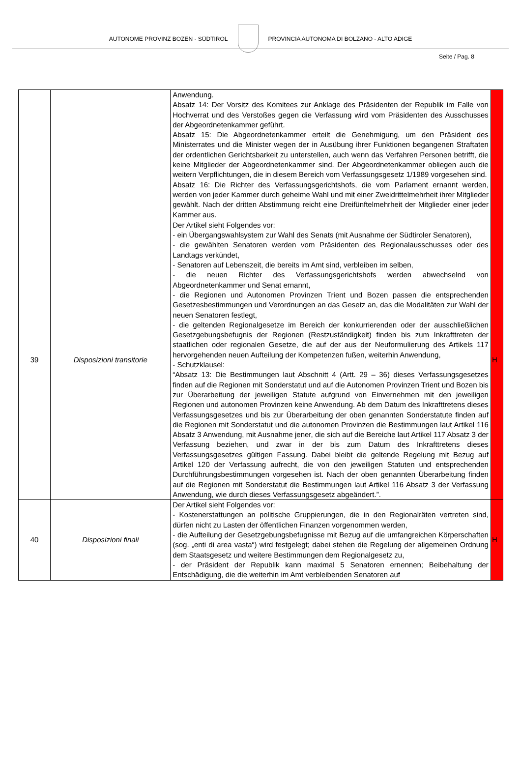AUTONOME PROVINZ BOZEN - SÜDTIROL
PROVINCIA AUTONOMA DI BOLZANO - ALTO ADIGE
Seite / Pag. 8
| | | Anwendung. Absatz 14: Der Vorsitz des Komitees zur Anklage des Präsidenten der Republik im Falle von Hochverrat und des Verstoßes gegen die Verfassung wird vom Präsidenten des Ausschusses der Abgeordnetenkammer geführt. Absatz 15: Die Abgeordnetenkammer erteilt die Genehmigung, um den Präsident des Ministerrates und die Minister wegen der in Ausübung ihrer Funktionen begangenen Straftaten der ordentlichen Gerichtsbarkeit zu unterstellen, auch wenn das Verfahren Personen betrifft, die keine Mitglieder der Abgeordnetenkammer sind. Der Abgeordnetenkammer obliegen auch die weitern Verpflichtungen, die in diesem Bereich vom Verfassungsgesetz 1/1989 vorgesehen sind. Absatz 16: Die Richter des Verfassungsgerichtshofs, die vom Parlament ernannt werden, werden von jeder Kammer durch geheime Wahl und mit einer Zweidrittelmehrheit ihrer Mitglieder gewählt. Nach der dritten Abstimmung reicht eine Dreifünftelmehrheit der Mitglieder einer jeder Kammer aus. | |
| 39 | Disposizioni transitorie | Der Artikel sieht Folgendes vor: - ein Übergangswahlsystem zur Wahl des Senats (mit Ausnahme der Südtiroler Senatoren), - die gewählten Senatoren werden vom Präsidenten des Regionalausschusses oder des Landtags verkündet, - Senatoren auf Lebenszeit, die bereits im Amt sind, verbleiben im selben, - die neuen Richter des Verfassungsgerichtshofs werden abwechselnd von Abgeordnetenkammer und Senat ernannt, - die Regionen und Autonomen Provinzen Trient und Bozen passen die entsprechenden Gesetzesbestimmungen und Verordnungen an das Gesetz an, das die Modalitäten zur Wahl der neuen Senatoren festlegt, - die geltenden Regionalgesetze im Bereich der konkurrierenden oder der ausschließlichen Gesetzgebungsbefugnis der Regionen (Restzuständigkeit) finden bis zum Inkrafttreten der staatlichen oder regionalen Gesetze, die auf der aus der Neuformulierung des Artikels 117 hervorgehenden neuen Aufteilung der Kompetenzen fußen, weiterhin Anwendung, - Schutzklausel: “Absatz 13: Die Bestimmungen laut Abschnitt 4 (Artt. 29 – 36) dieses Verfassungsgesetzes finden auf die Regionen mit Sonderstatut und auf die Autonomen Provinzen Trient und Bozen bis zur Überarbeitung der jeweiligen Statute aufgrund von Einvernehmen mit den jeweiligen Regionen und autonomen Provinzen keine Anwendung. Ab dem Datum des Inkrafttretens dieses Verfassungsgesetzes und bis zur Überarbeitung der oben genannten Sonderstatute finden auf die Regionen mit Sonderstatut und die autonomen Provinzen die Bestimmungen laut Artikel 116 Absatz 3 Anwendung, mit Ausnahme jener, die sich auf die Bereiche laut Artikel 117 Absatz 3 der Verfassung beziehen, und zwar in der bis zum Datum des Inkrafttretens dieses Verfassungsgesetzes gültigen Fassung. Dabei bleibt die geltende Regelung mit Bezug auf Artikel 120 der Verfassung aufrecht, die von den jeweiligen Statuten und entsprechenden Durchführungsbestimmungen vorgesehen ist. Nach der oben genannten Überarbeitung finden auf die Regionen mit Sonderstatut die Bestimmungen laut Artikel 116 Absatz 3 der Verfassung Anwendung, wie durch dieses Verfassungsgesetz abgeändert.”. | H |
| 40 | Disposizioni finali | Der Artikel sieht Folgendes vor: - Kostenerstattungen an politische Gruppierungen, die in den Regionalräten vertreten sind, dürfen nicht zu Lasten der öffentlichen Finanzen vorgenommen werden, - die Aufteilung der Gesetzgebungsbefugnisse mit Bezug auf die umfangreichen Körperschaften (sog. „enti di area vasta“) wird festgelegt; dabei stehen die Regelung der allgemeinen Ordnung dem Staatsgesetz und weitere Bestimmungen dem Regionalgesetz zu, - der Präsident der Republik kann maximal 5 Senatoren ernennen; Beibehaltung der Entschädigung, die die weiterhin im Amt verbleibenden Senatoren auf | H |